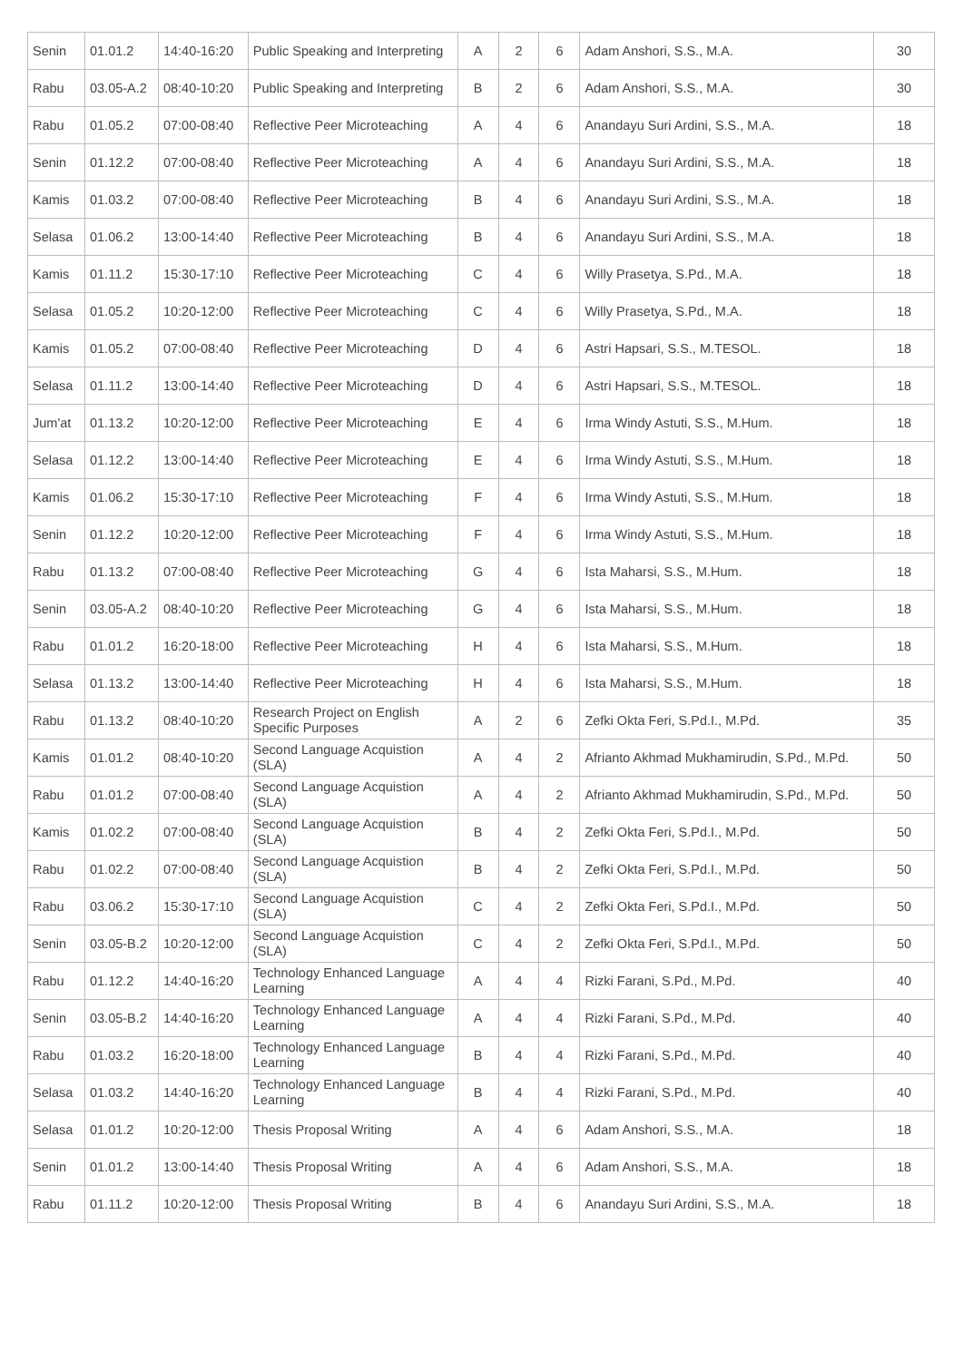| Senin | 01.01.2 | 14:40-16:20 | Public Speaking and Interpreting | A | 2 | 6 | Adam Anshori, S.S., M.A. | 30 |
| Rabu | 03.05-A.2 | 08:40-10:20 | Public Speaking and Interpreting | B | 2 | 6 | Adam Anshori, S.S., M.A. | 30 |
| Rabu | 01.05.2 | 07:00-08:40 | Reflective Peer Microteaching | A | 4 | 6 | Anandayu Suri Ardini, S.S., M.A. | 18 |
| Senin | 01.12.2 | 07:00-08:40 | Reflective Peer Microteaching | A | 4 | 6 | Anandayu Suri Ardini, S.S., M.A. | 18 |
| Kamis | 01.03.2 | 07:00-08:40 | Reflective Peer Microteaching | B | 4 | 6 | Anandayu Suri Ardini, S.S., M.A. | 18 |
| Selasa | 01.06.2 | 13:00-14:40 | Reflective Peer Microteaching | B | 4 | 6 | Anandayu Suri Ardini, S.S., M.A. | 18 |
| Kamis | 01.11.2 | 15:30-17:10 | Reflective Peer Microteaching | C | 4 | 6 | Willy Prasetya, S.Pd., M.A. | 18 |
| Selasa | 01.05.2 | 10:20-12:00 | Reflective Peer Microteaching | C | 4 | 6 | Willy Prasetya, S.Pd., M.A. | 18 |
| Kamis | 01.05.2 | 07:00-08:40 | Reflective Peer Microteaching | D | 4 | 6 | Astri Hapsari, S.S., M.TESOL. | 18 |
| Selasa | 01.11.2 | 13:00-14:40 | Reflective Peer Microteaching | D | 4 | 6 | Astri Hapsari, S.S., M.TESOL. | 18 |
| Jum'at | 01.13.2 | 10:20-12:00 | Reflective Peer Microteaching | E | 4 | 6 | Irma Windy Astuti, S.S., M.Hum. | 18 |
| Selasa | 01.12.2 | 13:00-14:40 | Reflective Peer Microteaching | E | 4 | 6 | Irma Windy Astuti, S.S., M.Hum. | 18 |
| Kamis | 01.06.2 | 15:30-17:10 | Reflective Peer Microteaching | F | 4 | 6 | Irma Windy Astuti, S.S., M.Hum. | 18 |
| Senin | 01.12.2 | 10:20-12:00 | Reflective Peer Microteaching | F | 4 | 6 | Irma Windy Astuti, S.S., M.Hum. | 18 |
| Rabu | 01.13.2 | 07:00-08:40 | Reflective Peer Microteaching | G | 4 | 6 | Ista Maharsi, S.S., M.Hum. | 18 |
| Senin | 03.05-A.2 | 08:40-10:20 | Reflective Peer Microteaching | G | 4 | 6 | Ista Maharsi, S.S., M.Hum. | 18 |
| Rabu | 01.01.2 | 16:20-18:00 | Reflective Peer Microteaching | H | 4 | 6 | Ista Maharsi, S.S., M.Hum. | 18 |
| Selasa | 01.13.2 | 13:00-14:40 | Reflective Peer Microteaching | H | 4 | 6 | Ista Maharsi, S.S., M.Hum. | 18 |
| Rabu | 01.13.2 | 08:40-10:20 | Research Project on English Specific Purposes | A | 2 | 6 | Zefki Okta Feri, S.Pd.I., M.Pd. | 35 |
| Kamis | 01.01.2 | 08:40-10:20 | Second Language Acquistion (SLA) | A | 4 | 2 | Afrianto Akhmad Mukhamirudin, S.Pd., M.Pd. | 50 |
| Rabu | 01.01.2 | 07:00-08:40 | Second Language Acquistion (SLA) | A | 4 | 2 | Afrianto Akhmad Mukhamirudin, S.Pd., M.Pd. | 50 |
| Kamis | 01.02.2 | 07:00-08:40 | Second Language Acquistion (SLA) | B | 4 | 2 | Zefki Okta Feri, S.Pd.I., M.Pd. | 50 |
| Rabu | 01.02.2 | 07:00-08:40 | Second Language Acquistion (SLA) | B | 4 | 2 | Zefki Okta Feri, S.Pd.I., M.Pd. | 50 |
| Rabu | 03.06.2 | 15:30-17:10 | Second Language Acquistion (SLA) | C | 4 | 2 | Zefki Okta Feri, S.Pd.I., M.Pd. | 50 |
| Senin | 03.05-B.2 | 10:20-12:00 | Second Language Acquistion (SLA) | C | 4 | 2 | Zefki Okta Feri, S.Pd.I., M.Pd. | 50 |
| Rabu | 01.12.2 | 14:40-16:20 | Technology Enhanced Language Learning | A | 4 | 4 | Rizki Farani, S.Pd., M.Pd. | 40 |
| Senin | 03.05-B.2 | 14:40-16:20 | Technology Enhanced Language Learning | A | 4 | 4 | Rizki Farani, S.Pd., M.Pd. | 40 |
| Rabu | 01.03.2 | 16:20-18:00 | Technology Enhanced Language Learning | B | 4 | 4 | Rizki Farani, S.Pd., M.Pd. | 40 |
| Selasa | 01.03.2 | 14:40-16:20 | Technology Enhanced Language Learning | B | 4 | 4 | Rizki Farani, S.Pd., M.Pd. | 40 |
| Selasa | 01.01.2 | 10:20-12:00 | Thesis Proposal Writing | A | 4 | 6 | Adam Anshori, S.S., M.A. | 18 |
| Senin | 01.01.2 | 13:00-14:40 | Thesis Proposal Writing | A | 4 | 6 | Adam Anshori, S.S., M.A. | 18 |
| Rabu | 01.11.2 | 10:20-12:00 | Thesis Proposal Writing | B | 4 | 6 | Anandayu Suri Ardini, S.S., M.A. | 18 |